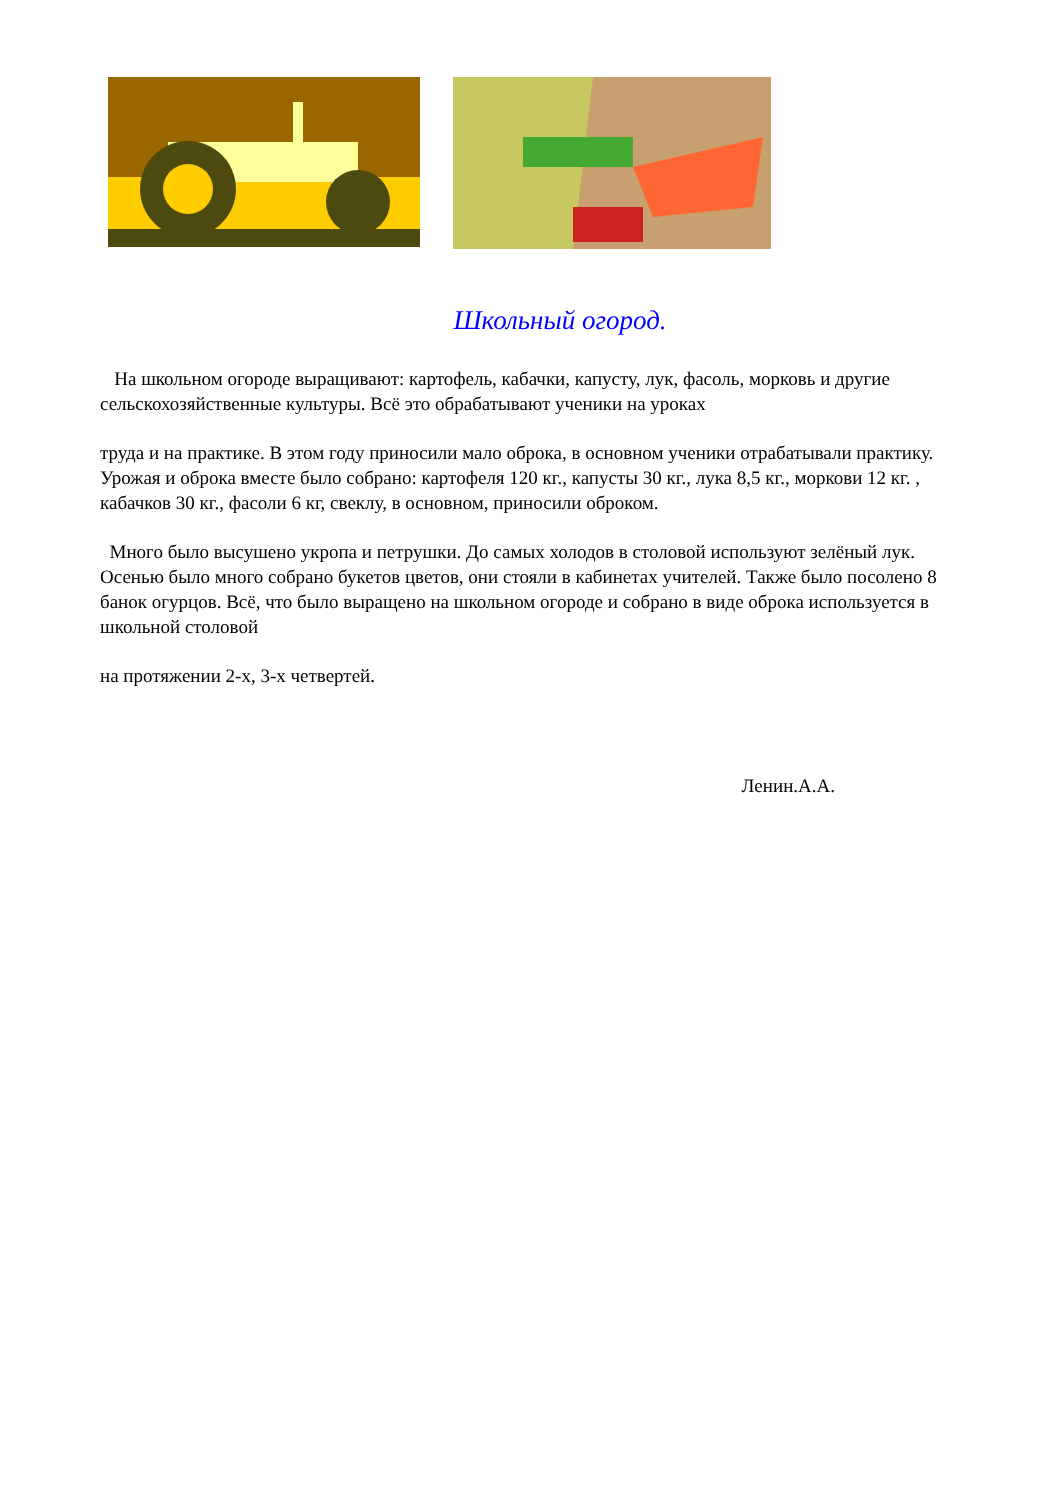Школьный огород.
На школьном огороде выращивают: картофель, кабачки, капусту, лук, фасоль, морковь и другие сельскохозяйственные культуры. Всё это обрабатывают ученики на уроках
труда и на практике. В этом году приносили мало оброка, в основном ученики отрабатывали практику. Урожая и оброка вместе было собрано: картофеля 120 кг., капусты 30 кг., лука 8,5 кг., моркови 12 кг. , кабачков 30 кг., фасоли 6 кг, свеклу, в основном, приносили оброком.
Много было высушено укропа и петрушки. До самых холодов в столовой используют зелёный лук. Осенью было много собрано букетов цветов, они стояли в кабинетах учителей. Также было посолено 8 банок огурцов. Всё, что было выращено на школьном огороде и собрано в виде оброка используется в школьной столовой
на протяжении 2-х, 3-х четвертей.
Ленин.А.А.